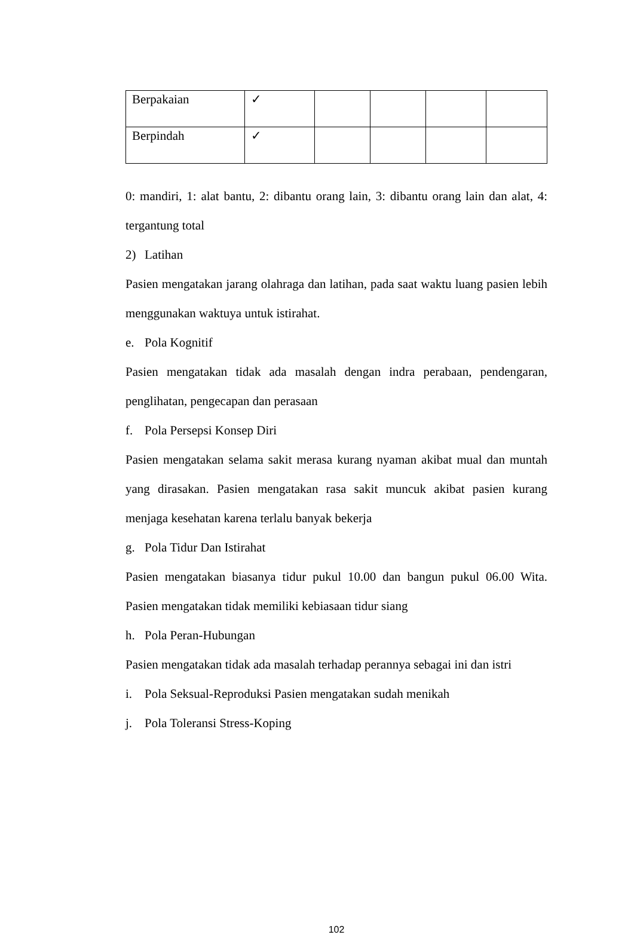| Berpakaian | ✓ | | | | |
| Berpindah | ✓ | | | | |
0: mandiri, 1: alat bantu, 2: dibantu orang lain, 3: dibantu orang lain dan alat, 4: tergantung total
2) Latihan
Pasien mengatakan jarang olahraga dan latihan, pada saat waktu luang pasien lebih menggunakan waktuya untuk istirahat.
e. Pola Kognitif
Pasien mengatakan tidak ada masalah dengan indra perabaan, pendengaran, penglihatan, pengecapan dan perasaan
f. Pola Persepsi Konsep Diri
Pasien mengatakan selama sakit merasa kurang nyaman akibat mual dan muntah yang dirasakan. Pasien mengatakan rasa sakit muncuk akibat pasien kurang menjaga kesehatan karena terlalu banyak bekerja
g. Pola Tidur Dan Istirahat
Pasien mengatakan biasanya tidur pukul 10.00 dan bangun pukul 06.00 Wita. Pasien mengatakan tidak memiliki kebiasaan tidur siang
h. Pola Peran-Hubungan
Pasien mengatakan tidak ada masalah terhadap perannya sebagai ini dan istri
i. Pola Seksual-Reproduksi Pasien mengatakan sudah menikah
j. Pola Toleransi Stress-Koping
102